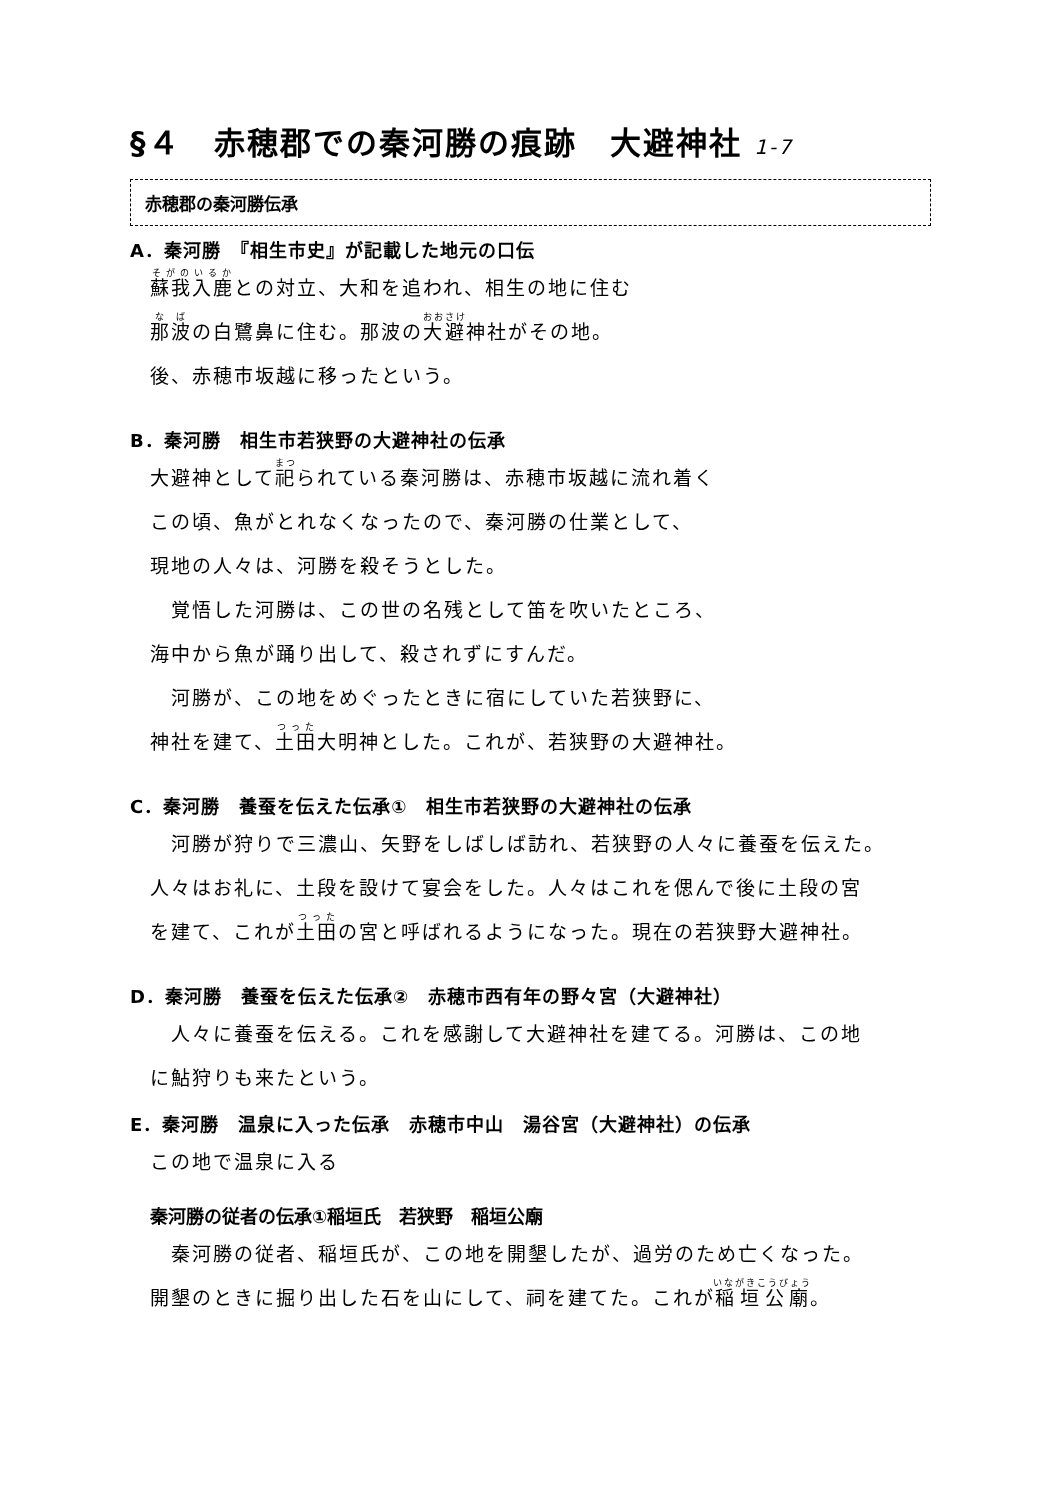§４　赤穂郡での秦河勝の痕跡　大避神社 1-7
赤穂郡の秦河勝伝承
A．秦河勝　『相生市史』が記載した地元の口伝
蘇我入鹿との対立、大和を追われ、相生の地に住む
那波の白鷺鼻に住む。那波の大避神社がその地。
後、赤穂市坂越に移ったという。
B．秦河勝　相生市若狭野の大避神社の伝承
大避神として祀られている秦河勝は、赤穂市坂越に流れ着く
この頃、魚がとれなくなったので、秦河勝の仕業として、
現地の人々は、河勝を殺そうとした。
　覚悟した河勝は、この世の名残として笛を吹いたところ、
海中から魚が踊り出して、殺されずにすんだ。
　河勝が、この地をめぐったときに宿にしていた若狭野に、
神社を建て、土田大明神とした。これが、若狭野の大避神社。
C．秦河勝　養蚕を伝えた伝承①　相生市若狭野の大避神社の伝承
　河勝が狩りで三濃山、矢野をしばしば訪れ、若狭野の人々に養蚕を伝えた。
人々はお礼に、土段を設けて宴会をした。人々はこれを偲んで後に土段の宮
を建て、これが土田の宮と呼ばれるようになった。現在の若狭野大避神社。
D．秦河勝　養蚕を伝えた伝承②　赤穂市西有年の野々宮（大避神社）
　人々に養蚕を伝える。これを感謝して大避神社を建てる。河勝は、この地
に鮎狩りも来たという。
E．秦河勝　温泉に入った伝承　赤穂市中山　湯谷宮（大避神社）の伝承
この地で温泉に入る
秦河勝の従者の伝承①稲垣氏　若狭野　稲垣公廟
　秦河勝の従者、稲垣氏が、この地を開墾したが、過労のため亡くなった。
開墾のときに掘り出した石を山にして、祠を建てた。これが稲垣公廟。